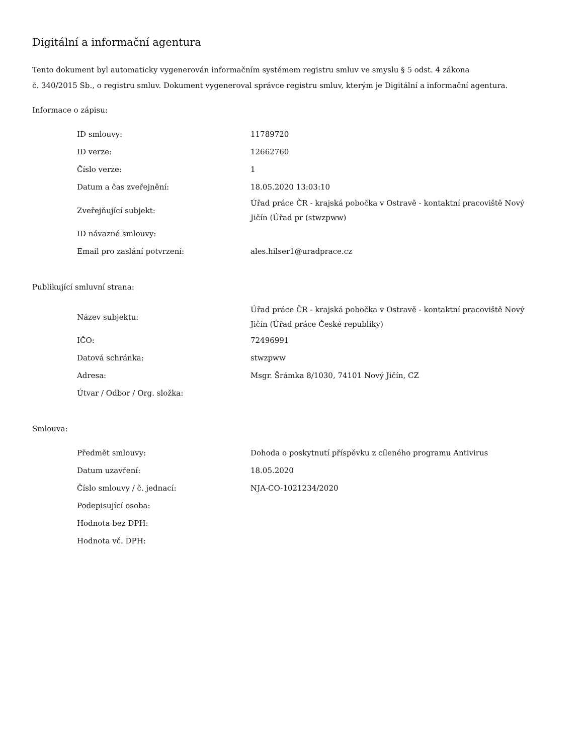Digitální a informační agentura
Tento dokument byl automaticky vygenerován informačním systémem registru smluv ve smyslu § 5 odst. 4 zákona
č. 340/2015 Sb., o registru smluv. Dokument vygeneroval správce registru smluv, kterým je Digitální a informační agentura.
Informace o zápisu:
| ID smlouvy: | 11789720 |
| ID verze: | 12662760 |
| Číslo verze: | 1 |
| Datum a čas zveřejnění: | 18.05.2020 13:03:10 |
| Zveřejňující subjekt: | Úřad práce ČR - krajská pobočka v Ostravě - kontaktní pracoviště Nový Jičín (Úřad pr (stwzpww) |
| ID návazné smlouvy: | |
| Email pro zaslání potvrzení: | ales.hilser1@uradprace.cz |
Publikující smluvní strana:
| Název subjektu: | Úřad práce ČR - krajská pobočka v Ostravě - kontaktní pracoviště Nový Jičín (Úřad práce České republiky) |
| IČO: | 72496991 |
| Datová schránka: | stwzpww |
| Adresa: | Msgr. Šrámka 8/1030, 74101 Nový Jičín, CZ |
| Útvar / Odbor / Org. složka: | |
Smlouva:
| Předmět smlouvy: | Dohoda o poskytnutí příspěvku z cíleného programu Antivirus |
| Datum uzavření: | 18.05.2020 |
| Číslo smlouvy / č. jednací: | NJA-CO-1021234/2020 |
| Podepisující osoba: | |
| Hodnota bez DPH: | |
| Hodnota vč. DPH: | |